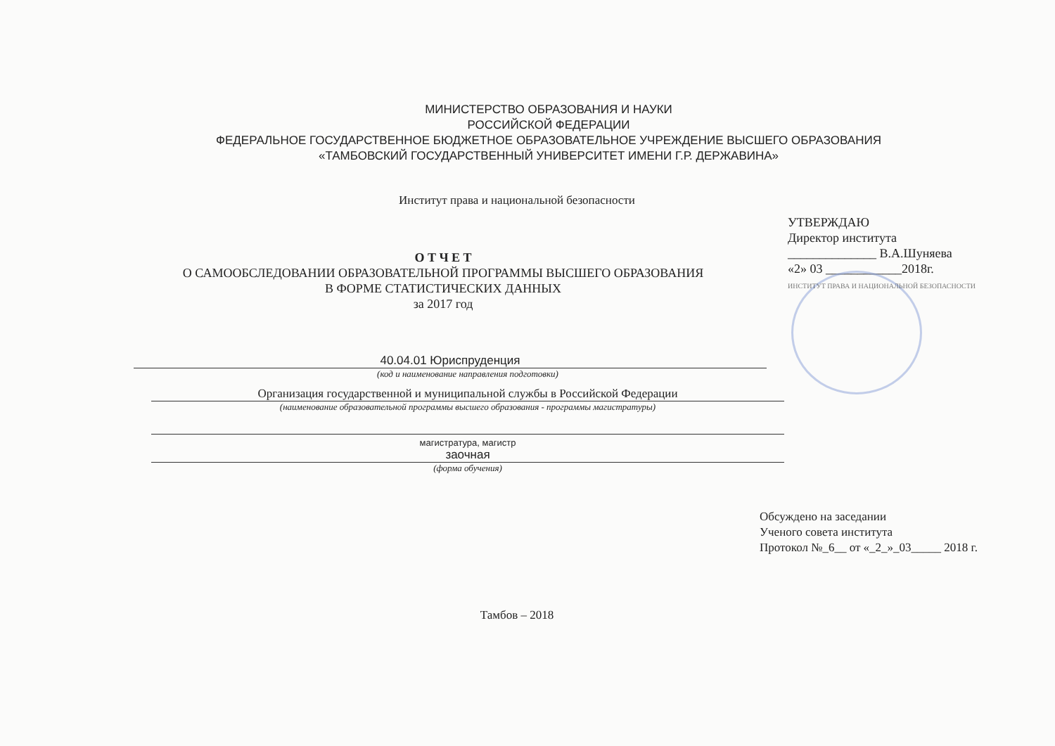МИНИСТЕРСТВО ОБРАЗОВАНИЯ И НАУКИ
РОССИЙСКОЙ ФЕДЕРАЦИИ
ФЕДЕРАЛЬНОЕ ГОСУДАРСТВЕННОЕ БЮДЖЕТНОЕ ОБРАЗОВАТЕЛЬНОЕ УЧРЕЖДЕНИЕ ВЫСШЕГО ОБРАЗОВАНИЯ
«ТАМБОВСКИЙ ГОСУДАРСТВЕННЫЙ УНИВЕРСИТЕТ ИМЕНИ Г.Р. ДЕРЖАВИНА»
Институт права и национальной безопасности
О Т Ч Е Т
О САМООБСЛЕДОВАНИИ ОБРАЗОВАТЕЛЬНОЙ ПРОГРАММЫ ВЫСШЕГО ОБРАЗОВАНИЯ
В ФОРМЕ СТАТИСТИЧЕСКИХ ДАННЫХ
за 2017 год
УТВЕРЖДАЮ
Директор института
______________ В.А.Шуняева
«2» 03 ____________2018г.
ИНСТИТУТ ПРАВА И НАЦИОНАЛЬНОЙ БЕЗОПАСНОСТИ
40.04.01 Юриспруденция
(код и наименование направления подготовки)
Организация государственной и муниципальной службы в Российской Федерации
(наименование образовательной программы высшего образования - программы магистратуры)
магистратура, магистр
заочная
(форма обучения)
Обсуждено на заседании
Ученого совета института
Протокол №_6__ от «_2_»_03_____ 2018 г.
Тамбов – 2018